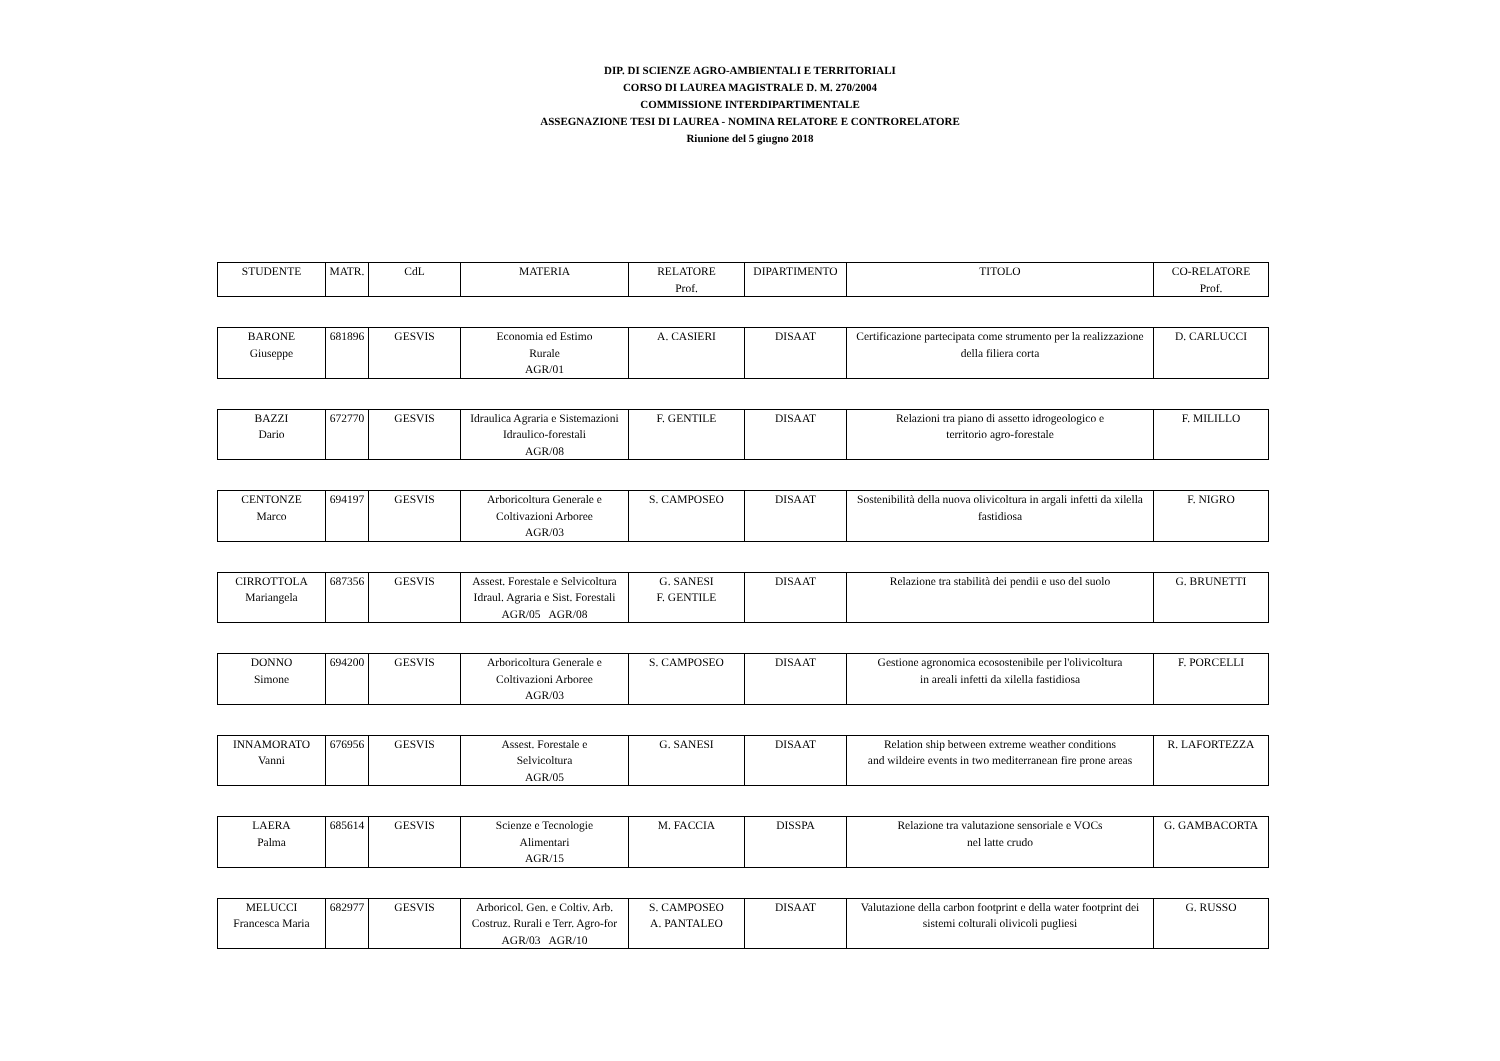DIP. DI SCIENZE AGRO-AMBIENTALI E TERRITORIALI
CORSO DI LAUREA MAGISTRALE D. M. 270/2004
COMMISSIONE INTERDIPARTIMENTALE
ASSEGNAZIONE TESI DI LAUREA - NOMINA RELATORE E CONTRORELATORE
Riunione del 5 giugno 2018
| STUDENTE | MATR. | CdL | MATERIA | RELATORE Prof. | DIPARTIMENTO | TITOLO | CO-RELATORE Prof. |
| BARONE Giuseppe | 681896 | GESVIS | Economia ed Estimo Rurale AGR/01 | A. CASIERI | DISAAT | Certificazione partecipata come strumento per la realizzazione della filiera corta | D. CARLUCCI |
| BAZZI Dario | 672770 | GESVIS | Idraulica Agraria e Sistemazioni Idraulico-forestali AGR/08 | F. GENTILE | DISAAT | Relazioni tra piano di assetto idrogeologico e territorio agro-forestale | F. MILILLO |
| CENTONZE Marco | 694197 | GESVIS | Arboricoltura Generale e Coltivazioni Arboree AGR/03 | S. CAMPOSEO | DISAAT | Sostenibilità della nuova olivicoltura in argali infetti da xilella fastidiosa | F. NIGRO |
| CIRROTTOLA Mariangela | 687356 | GESVIS | Assest. Forestale e Selvicoltura Idraul. Agraria e Sist. Forestali AGR/05 AGR/08 | G. SANESI F. GENTILE | DISAAT | Relazione tra stabilità dei pendii e uso del suolo | G. BRUNETTI |
| DONNO Simone | 694200 | GESVIS | Arboricoltura Generale e Coltivazioni Arboree AGR/03 | S. CAMPOSEO | DISAAT | Gestione agronomica ecosostenibile per l'olivicoltura in areali infetti da xilella fastidiosa | F. PORCELLI |
| INNAMORATO Vanni | 676956 | GESVIS | Assest. Forestale e Selvicoltura AGR/05 | G. SANESI | DISAAT | Relation ship between extreme weather conditions and wildeire events in two mediterranean fire prone areas | R. LAFORTEZZA |
| LAERA Palma | 685614 | GESVIS | Scienze e Tecnologie Alimentari AGR/15 | M. FACCIA | DISSPA | Relazione tra valutazione sensoriale e VOCs nel latte crudo | G. GAMBACORTA |
| MELUCCI Francesca Maria | 682977 | GESVIS | Arboricol. Gen. e Coltiv. Arb. Costruz. Rurali e Terr. Agro-for AGR/03 AGR/10 | S. CAMPOSEO A. PANTALEO | DISAAT | Valutazione della carbon footprint e della water footprint dei sistemi colturali olivicoli pugliesi | G. RUSSO |